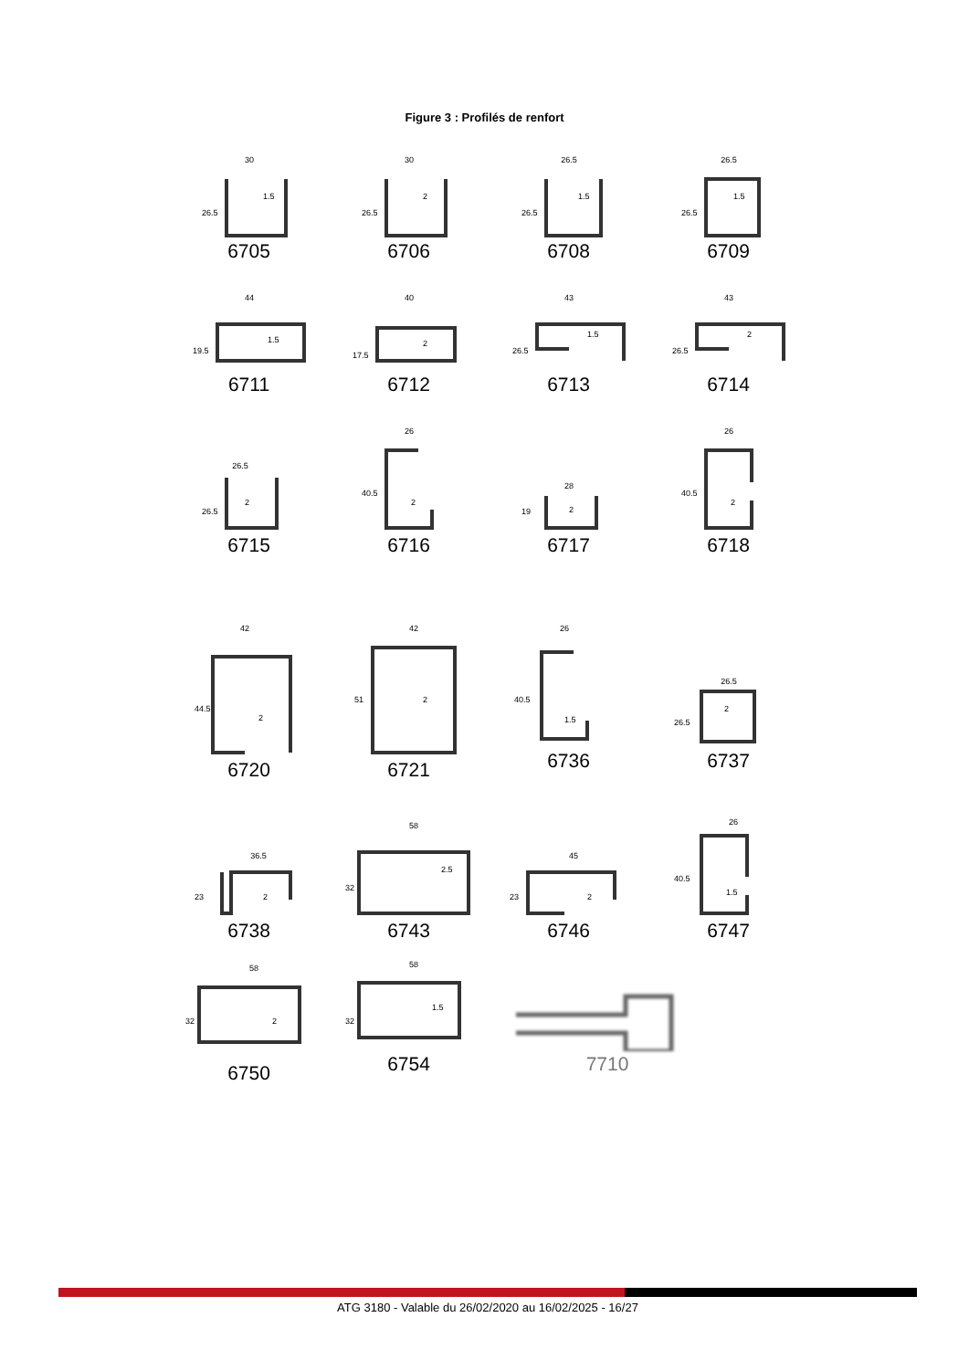Figure 3 : Profilés de renfort
30
1.5
26.5
6705
30
2
26.5
6706
26.5
1.5
26.5
6708
26.5
1.5
26.5
6709
44
1.5
19.5
6711
40
2
17.5
6712
43
1.5
26.5
6713
43
2
26.5
6714
26.5
2
26.5
6715
26
2
40.5
6716
28
2
19
6717
26
2
40.5
6718
42
2
44.5
6720
42
2
51
6721
26
1.5
40.5
6736
26.5
2
26.5
6737
36.5
2
23
6738
58
2.5
32
6743
45
2
23
6746
26
1.5
40.5
6747
58
2
32
6750
58
1.5
32
6754
7710
ATG 3180 - Valable du 26/02/2020 au 16/02/2025 - 16/27